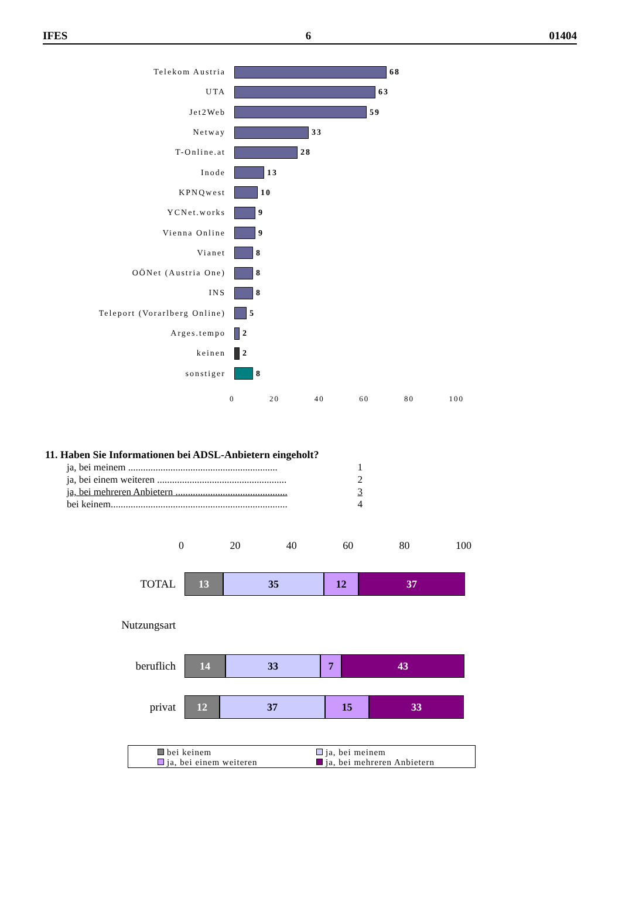IFES 6 01404
Telekom Austria 68
UTA 63
Jet2Web 59
Netway 33
T-Online.at 28
Inode 13
KPNQwest 10
YCNet.works 9
Vienna Online 9
Vianet 8
OÖNet (Austria One) 8
INS 8
Teleport (Vorarlberg Online) 5
Arges.tempo 2
keinen 2
sonstiger 8
0 20 40 60 80 100
11. Haben Sie Informationen bei ADSL-Anbietern eingeholt?
ja, bei meinem ............................................................ 1
ja, bei einem weiteren .................................................... 2
ja, bei mehreren Anbietern ............................................. 3
bei keinem....................................................................... 4
0 20 40 60 80 100
TOTAL
13 35 12 37
Nutzungsart
beruflich
14 33 7 43
privat
12 37 15 33
bei keinem
ja, bei meinem
ja, bei einem weiteren
ja, bei mehreren Anbietern